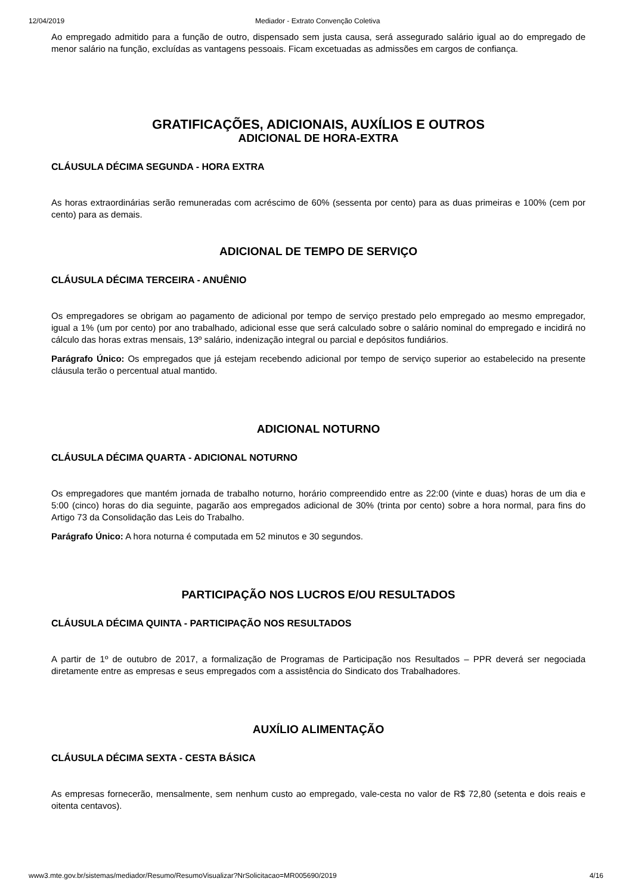12/04/2019 Mediador - Extrato Convenção Coletiva
Ao empregado admitido para a função de outro, dispensado sem justa causa, será assegurado salário igual ao do empregado de menor salário na função, excluídas as vantagens pessoais. Ficam excetuadas as admissões em cargos de confiança.
GRATIFICAÇÕES, ADICIONAIS, AUXÍLIOS E OUTROS
ADICIONAL DE HORA-EXTRA
CLÁUSULA DÉCIMA SEGUNDA - HORA EXTRA
As horas extraordinárias serão remuneradas com acréscimo de 60% (sessenta por cento) para as duas primeiras e 100% (cem por cento) para as demais.
ADICIONAL DE TEMPO DE SERVIÇO
CLÁUSULA DÉCIMA TERCEIRA - ANUÊNIO
Os empregadores se obrigam ao pagamento de adicional por tempo de serviço prestado pelo empregado ao mesmo empregador, igual a 1% (um por cento) por ano trabalhado, adicional esse que será calculado sobre o salário nominal do empregado e incidirá no cálculo das horas extras mensais, 13º salário, indenização integral ou parcial e depósitos fundiários.
Parágrafo Único: Os empregados que já estejam recebendo adicional por tempo de serviço superior ao estabelecido na presente cláusula terão o percentual atual mantido.
ADICIONAL NOTURNO
CLÁUSULA DÉCIMA QUARTA - ADICIONAL NOTURNO
Os empregadores que mantém jornada de trabalho noturno, horário compreendido entre as 22:00 (vinte e duas) horas de um dia e 5:00 (cinco) horas do dia seguinte, pagarão aos empregados adicional de 30% (trinta por cento) sobre a hora normal, para fins do Artigo 73 da Consolidação das Leis do Trabalho.
Parágrafo Único: A hora noturna é computada em 52 minutos e 30 segundos.
PARTICIPAÇÃO NOS LUCROS E/OU RESULTADOS
CLÁUSULA DÉCIMA QUINTA - PARTICIPAÇÃO NOS RESULTADOS
A partir de 1º de outubro de 2017, a formalização de Programas de Participação nos Resultados – PPR deverá ser negociada diretamente entre as empresas e seus empregados com a assistência do Sindicato dos Trabalhadores.
AUXÍLIO ALIMENTAÇÃO
CLÁUSULA DÉCIMA SEXTA - CESTA BÁSICA
As empresas fornecerão, mensalmente, sem nenhum custo ao empregado, vale-cesta no valor de R$ 72,80 (setenta e dois reais e oitenta centavos).
www3.mte.gov.br/sistemas/mediador/Resumo/ResumoVisualizar?NrSolicitacao=MR005690/2019 4/16